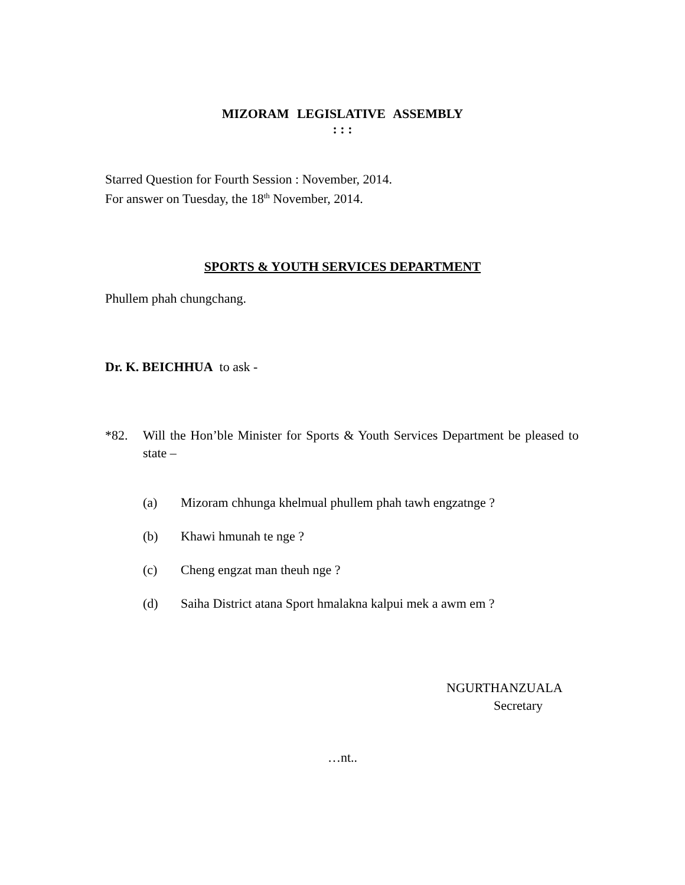MIZORAM LEGISLATIVE ASSEMBLY
: : :
Starred Question for Fourth Session : November, 2014.
For answer on Tuesday, the 18<sup>th</sup> November, 2014.
SPORTS & YOUTH SERVICES DEPARTMENT
Phullem phah chungchang.
Dr. K. BEICHHUA to ask -
*82. Will the Hon’ble Minister for Sports & Youth Services Department be pleased to state –
(a) Mizoram chhunga khelmual phullem phah tawh engzatnge ?
(b) Khawi hmunah te nge ?
(c) Cheng engzat man theuh nge ?
(d) Saiha District atana Sport hmalakna kalpui mek a awm em ?
NGURTHANZUALA
Secretary
…nt..